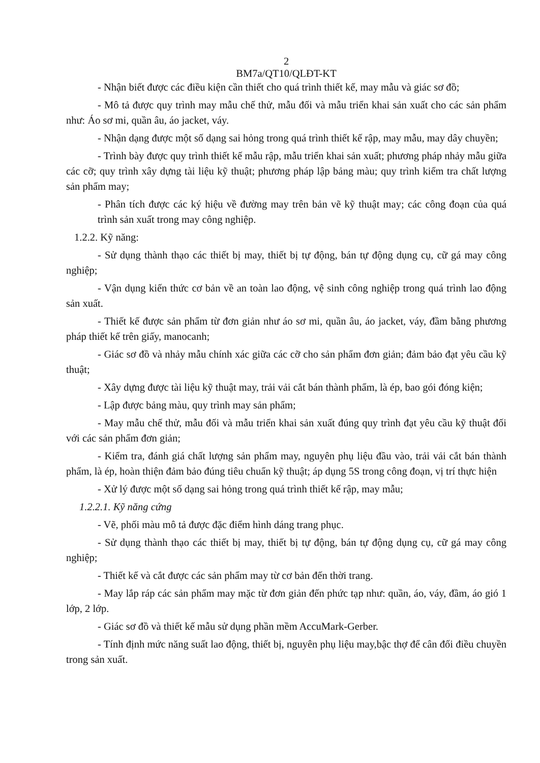2
BM7a/QT10/QLĐT-KT
- Nhận biết được các điều kiện cần thiết cho quá trình thiết kế, may mẫu và giác sơ đồ;
- Mô tả được quy trình may mẫu chế thử, mẫu đối và mẫu triển khai sản xuất cho các sản phẩm như: Áo sơ mi, quần âu, áo jacket, váy.
- Nhận dạng được một số dạng sai hỏng trong quá trình thiết kế rập, may mẫu, may dây chuyền;
- Trình bày được quy trình thiết kế mẫu rập, mẫu triển khai sản xuất; phương pháp nhảy mẫu giữa các cỡ; quy trình xây dựng tài liệu kỹ thuật; phương pháp lập bảng màu; quy trình kiểm tra chất lượng sản phẩm may;
- Phân tích được các ký hiệu về đường may trên bản vẽ kỹ thuật may; các công đoạn của quá trình sản xuất trong may công nghiệp.
1.2.2. Kỹ năng:
- Sử dụng thành thạo các thiết bị may, thiết bị tự động, bán tự động dụng cụ, cữ gá may công nghiệp;
- Vận dụng kiến thức cơ bản về an toàn lao động, vệ sinh công nghiệp trong quá trình lao động sản xuất.
- Thiết kế được sản phẩm từ đơn giản như áo sơ mi, quần âu, áo jacket, váy, đầm bằng phương pháp thiết kế trên giấy, manocanh;
- Giác sơ đồ và nhảy mẫu chính xác giữa các cỡ cho sản phẩm đơn giản; đảm bảo đạt yêu cầu kỹ thuật;
- Xây dựng được tài liệu kỹ thuật may, trải vải cắt bán thành phẩm, là ép, bao gói đóng kiện;
- Lập được bảng màu, quy trình may sản phẩm;
- May mẫu chế thử, mẫu đối và mẫu triển khai sản xuất đúng quy trình đạt yêu cầu kỹ thuật đối với các sản phẩm đơn giản;
- Kiểm tra, đánh giá chất lượng sản phẩm may, nguyên phụ liệu đầu vào, trải vải cắt bán thành phẩm, là ép, hoàn thiện đảm bảo đúng tiêu chuẩn kỹ thuật; áp dụng 5S trong công đoạn, vị trí thực hiện
- Xử lý được một số dạng sai hỏng trong quá trình thiết kế rập, may mẫu;
1.2.2.1. Kỹ năng cứng
- Vẽ, phối màu mô tả được đặc điểm hình dáng trang phục.
- Sử dụng thành thạo các thiết bị may, thiết bị tự động, bán tự động dụng cụ, cữ gá may công nghiệp;
- Thiết kế và cắt được các sản phẩm may từ cơ bản đến thời trang.
- May lắp ráp các sản phẩm may mặc từ đơn giản đến phức tạp như: quần, áo, váy, đầm, áo gió 1 lớp, 2 lớp.
- Giác sơ đồ và thiết kế mẫu sử dụng phần mềm AccuMark-Gerber.
- Tính định mức năng suất lao động, thiết bị, nguyên phụ liệu may,bậc thợ để cân đối điều chuyền trong sản xuất.